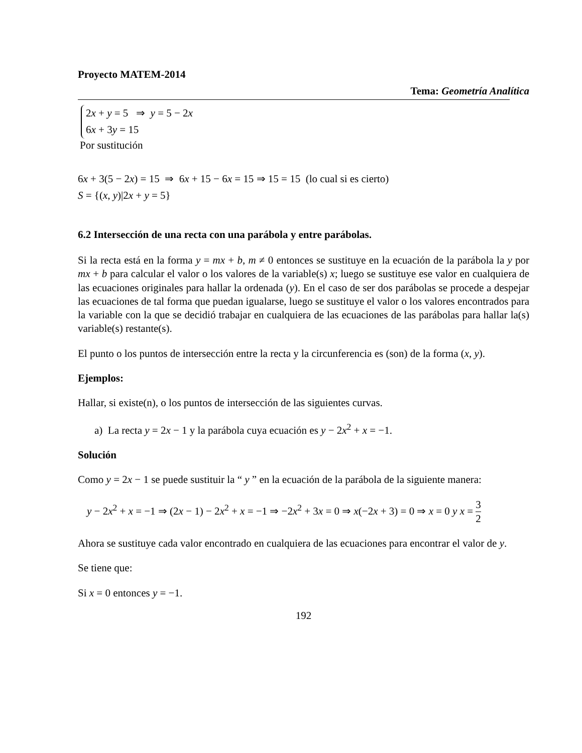Proyecto MATEM-2014
Tema: Geometría Analítica
2x + y = 5 ⇒ y = 5 − 2x
6x + 3y = 15
Por sustitución
6x + 3(5 − 2x) = 15 ⇒ 6x + 15 − 6x = 15 ⇒ 15 = 15 (lo cual si es cierto)
S = {(x, y)|2x + y = 5}
6.2 Intersección de una recta con una parábola y entre parábolas.
Si la recta está en la forma y = mx + b, m ≠ 0 entonces se sustituye en la ecuación de la parábola la y por mx + b para calcular el valor o los valores de la variable(s) x; luego se sustituye ese valor en cualquiera de las ecuaciones originales para hallar la ordenada (y). En el caso de ser dos parábolas se procede a despejar las ecuaciones de tal forma que puedan igualarse, luego se sustituye el valor o los valores encontrados para la variable con la que se decidió trabajar en cualquiera de las ecuaciones de las parábolas para hallar la(s) variable(s) restante(s).
El punto o los puntos de intersección entre la recta y la circunferencia es (son) de la forma (x, y).
Ejemplos:
Hallar, si existe(n), o los puntos de intersección de las siguientes curvas.
a) La recta y = 2x − 1 y la parábola cuya ecuación es y − 2x<sup>2</sup> + x = −1.
Solución
Como y = 2x − 1 se puede sustituir la “ y ” en la ecuación de la parábola de la siguiente manera:
y − 2x<sup>2</sup> + x = −1 ⇒ (2x − 1) − 2x<sup>2</sup> + x = −1 ⇒ −2x<sup>2</sup> + 3x = 0 ⇒ x(−2x + 3) = 0 ⇒ x = 0 y x = 3 2
Ahora se sustituye cada valor encontrado en cualquiera de las ecuaciones para encontrar el valor de y.
Se tiene que:
Si x = 0 entonces y = −1.
192